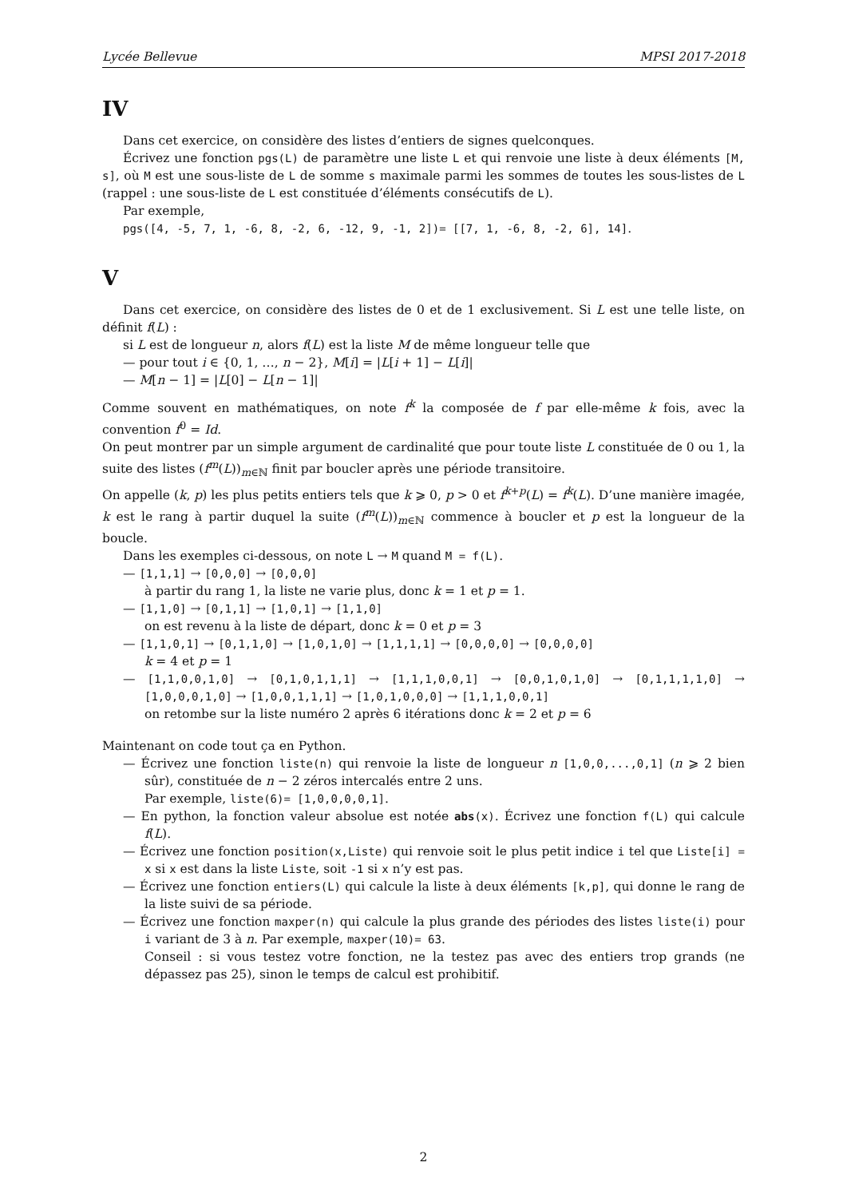Lycée Bellevue MPSI 2017-2018
IV
Dans cet exercice, on considère des listes d’entiers de signes quelconques.
Écrivez une fonction pgs(L) de paramètre une liste L et qui renvoie une liste à deux éléments [M, s], où M est une sous-liste de L de somme s maximale parmi les sommes de toutes les sous-listes de L (rappel : une sous-liste de L est constituée d’éléments consécutifs de L).
Par exemple,
pgs([4, -5, 7, 1, -6, 8, -2, 6, -12, 9, -1, 2])= [[7, 1, -6, 8, -2, 6], 14].
V
Dans cet exercice, on considère des listes de 0 et de 1 exclusivement. Si L est une telle liste, on définit f(L) :
si L est de longueur n, alors f(L) est la liste M de même longueur telle que
— pour tout i ∈ {0, 1, …, n − 2}, M[i] = |L[i + 1] − L[i]|
— M[n − 1] = |L[0] − L[n − 1]|
Comme souvent en mathématiques, on note f<sup>k</sup> la composée de f par elle-même k fois, avec la convention f<sup>0</sup> = Id.
On peut montrer par un simple argument de cardinalité que pour toute liste L constituée de 0 ou 1, la suite des listes (f<sup>m</sup>(L))<sub>m∈ℕ</sub> finit par boucler après une période transitoire.
On appelle (k, p) les plus petits entiers tels que k ⩾ 0, p > 0 et f<sup>k+p</sup>(L) = f<sup>k</sup>(L). D’une manière imagée, k est le rang à partir duquel la suite (f<sup>m</sup>(L))<sub>m∈ℕ</sub> commence à boucler et p est la longueur de la boucle.
Dans les exemples ci-dessous, on note L → M quand M = f(L).
— [1,1,1] → [0,0,0] → [0,0,0]
à partir du rang 1, la liste ne varie plus, donc k = 1 et p = 1.
— [1,1,0] → [0,1,1] → [1,0,1] → [1,1,0]
on est revenu à la liste de départ, donc k = 0 et p = 3
— [1,1,0,1] → [0,1,1,0] → [1,0,1,0] → [1,1,1,1] → [0,0,0,0] → [0,0,0,0]
k = 4 et p = 1
— [1,1,0,0,1,0] → [0,1,0,1,1,1] → [1,1,1,0,0,1] → [0,0,1,0,1,0] → [0,1,1,1,1,0] → [1,0,0,0,1,0] → [1,0,0,1,1,1] → [1,0,1,0,0,0] → [1,1,1,0,0,1]
on retombe sur la liste numéro 2 après 6 itérations donc k = 2 et p = 6
Maintenant on code tout ça en Python.
— Écrivez une fonction liste(n) qui renvoie la liste de longueur n [1,0,0,...,0,1] (n ⩾ 2 bien sûr), constituée de n − 2 zéros intercalés entre 2 uns.
Par exemple, liste(6)= [1,0,0,0,0,1].
— En python, la fonction valeur absolue est notée abs(x). Écrivez une fonction f(L) qui calcule f(L).
— Écrivez une fonction position(x,Liste) qui renvoie soit le plus petit indice i tel que Liste[i] = x si x est dans la liste Liste, soit -1 si x n’y est pas.
— Écrivez une fonction entiers(L) qui calcule la liste à deux éléments [k,p], qui donne le rang de la liste suivi de sa période.
— Écrivez une fonction maxper(n) qui calcule la plus grande des périodes des listes liste(i) pour i variant de 3 à n. Par exemple, maxper(10)= 63.
Conseil : si vous testez votre fonction, ne la testez pas avec des entiers trop grands (ne dépassez pas 25), sinon le temps de calcul est prohibitif.
2